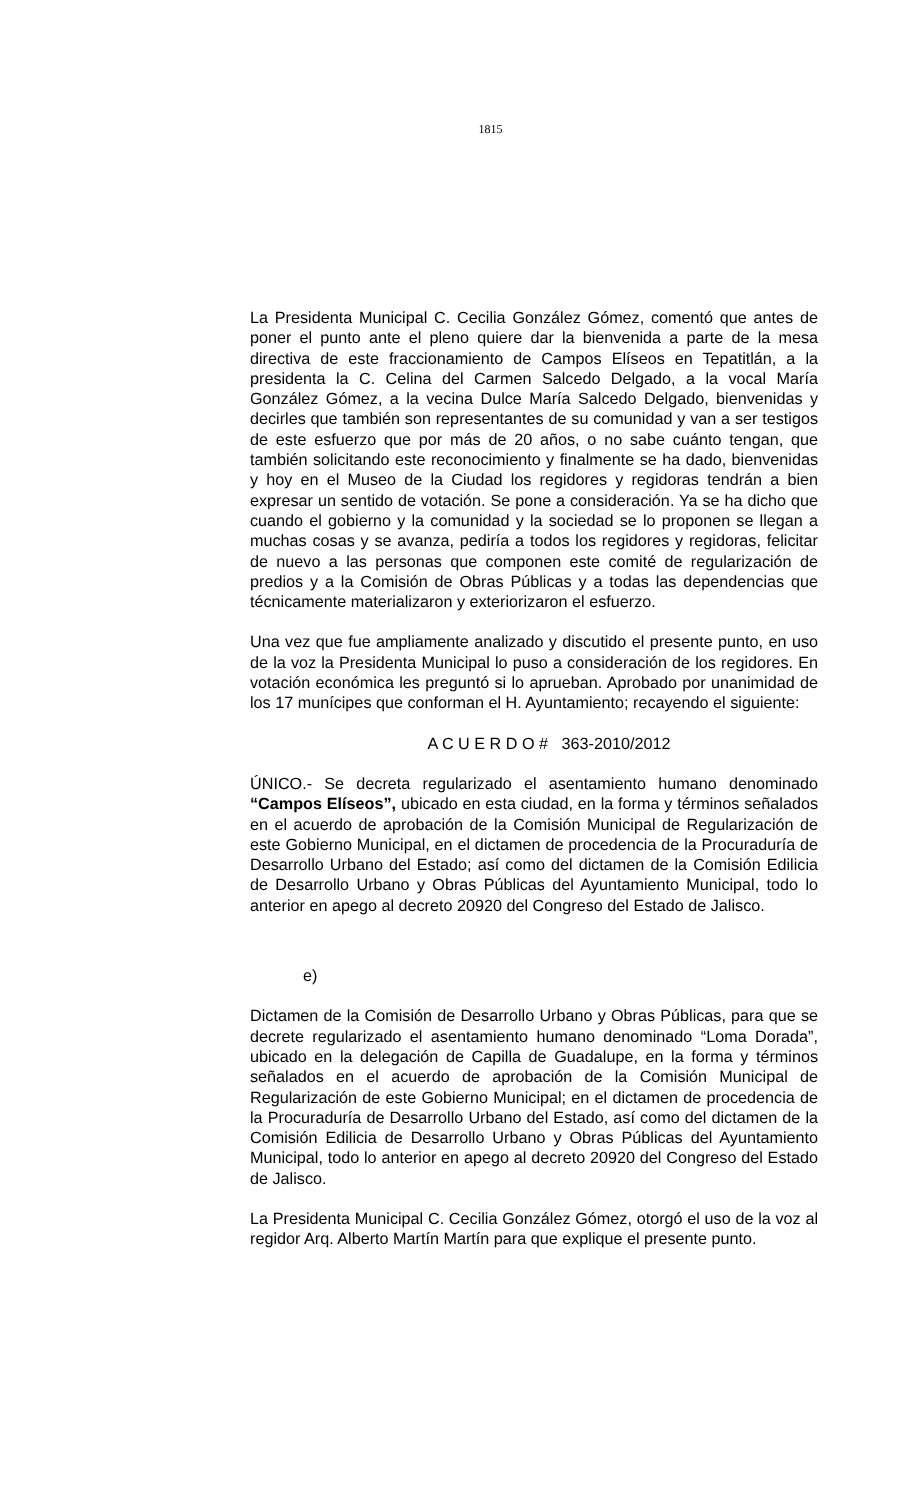1815
La Presidenta Municipal C. Cecilia González Gómez, comentó que antes de poner el punto ante el pleno quiere dar la bienvenida a parte de la mesa directiva de este fraccionamiento de Campos Elíseos en Tepatitlán, a la presidenta la C. Celina del Carmen Salcedo Delgado, a la vocal María González Gómez, a la vecina Dulce María Salcedo Delgado, bienvenidas y decirles que también son representantes de su comunidad y van a ser testigos de este esfuerzo que por más de 20 años, o no sabe cuánto tengan, que también solicitando este reconocimiento y finalmente se ha dado, bienvenidas y hoy en el Museo de la Ciudad los regidores y regidoras tendrán a bien expresar un sentido de votación. Se pone a consideración. Ya se ha dicho que cuando el gobierno y la comunidad y la sociedad se lo proponen se llegan a muchas cosas y se avanza, pediría a todos los regidores y regidoras, felicitar de nuevo a las personas que componen este comité de regularización de predios y a la Comisión de Obras Públicas y a todas las dependencias que técnicamente materializaron y exteriorizaron el esfuerzo.
Una vez que fue ampliamente analizado y discutido el presente punto, en uso de la voz la Presidenta Municipal lo puso a consideración de los regidores. En votación económica les preguntó si lo aprueban. Aprobado por unanimidad de los 17 munícipes que conforman el H. Ayuntamiento; recayendo el siguiente:
A C U E R D O # 363-2010/2012
ÚNICO.- Se decreta regularizado el asentamiento humano denominado “Campos Elíseos”, ubicado en esta ciudad, en la forma y términos señalados en el acuerdo de aprobación de la Comisión Municipal de Regularización de este Gobierno Municipal, en el dictamen de procedencia de la Procuraduría de Desarrollo Urbano del Estado; así como del dictamen de la Comisión Edilicia de Desarrollo Urbano y Obras Públicas del Ayuntamiento Municipal, todo lo anterior en apego al decreto 20920 del Congreso del Estado de Jalisco.
e)
Dictamen de la Comisión de Desarrollo Urbano y Obras Públicas, para que se decrete regularizado el asentamiento humano denominado “Loma Dorada”, ubicado en la delegación de Capilla de Guadalupe, en la forma y términos señalados en el acuerdo de aprobación de la Comisión Municipal de Regularización de este Gobierno Municipal; en el dictamen de procedencia de la Procuraduría de Desarrollo Urbano del Estado, así como del dictamen de la Comisión Edilicia de Desarrollo Urbano y Obras Públicas del Ayuntamiento Municipal, todo lo anterior en apego al decreto 20920 del Congreso del Estado de Jalisco.
La Presidenta Municipal C. Cecilia González Gómez, otorgó el uso de la voz al regidor Arq. Alberto Martín Martín para que explique el presente punto.